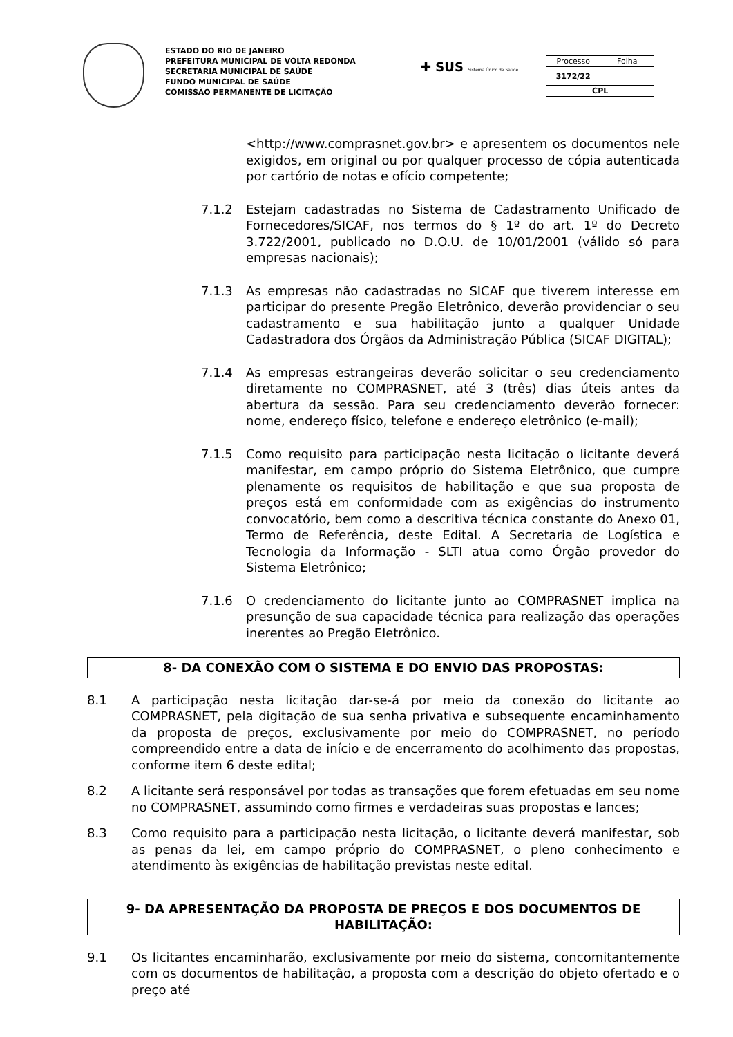ESTADO DO RIO DE JANEIRO
PREFEITURA MUNICIPAL DE VOLTA REDONDA
SECRETARIA MUNICIPAL DE SAÚDE
FUNDO MUNICIPAL DE SAÚDE
COMISSÃO PERMANENTE DE LICITAÇÃO
✚ SUS Sistema Único de Saúde
| Processo | Folha |
| 3172/22 | |
| CPL | |
<http://www.comprasnet.gov.br> e apresentem os documentos nele exigidos, em original ou por qualquer processo de cópia autenticada por cartório de notas e ofício competente;
7.1.2 Estejam cadastradas no Sistema de Cadastramento Unificado de Fornecedores/SICAF, nos termos do § 1º do art. 1º do Decreto 3.722/2001, publicado no D.O.U. de 10/01/2001 (válido só para empresas nacionais);
7.1.3 As empresas não cadastradas no SICAF que tiverem interesse em participar do presente Pregão Eletrônico, deverão providenciar o seu cadastramento e sua habilitação junto a qualquer Unidade Cadastradora dos Órgãos da Administração Pública (SICAF DIGITAL);
7.1.4 As empresas estrangeiras deverão solicitar o seu credenciamento diretamente no COMPRASNET, até 3 (três) dias úteis antes da abertura da sessão. Para seu credenciamento deverão fornecer: nome, endereço físico, telefone e endereço eletrônico (e-mail);
7.1.5 Como requisito para participação nesta licitação o licitante deverá manifestar, em campo próprio do Sistema Eletrônico, que cumpre plenamente os requisitos de habilitação e que sua proposta de preços está em conformidade com as exigências do instrumento convocatório, bem como a descritiva técnica constante do Anexo 01, Termo de Referência, deste Edital. A Secretaria de Logística e Tecnologia da Informação - SLTI atua como Órgão provedor do Sistema Eletrônico;
7.1.6 O credenciamento do licitante junto ao COMPRASNET implica na presunção de sua capacidade técnica para realização das operações inerentes ao Pregão Eletrônico.
8- DA CONEXÃO COM O SISTEMA E DO ENVIO DAS PROPOSTAS:
8.1 A participação nesta licitação dar-se-á por meio da conexão do licitante ao COMPRASNET, pela digitação de sua senha privativa e subsequente encaminhamento da proposta de preços, exclusivamente por meio do COMPRASNET, no período compreendido entre a data de início e de encerramento do acolhimento das propostas, conforme item 6 deste edital;
8.2 A licitante será responsável por todas as transações que forem efetuadas em seu nome no COMPRASNET, assumindo como firmes e verdadeiras suas propostas e lances;
8.3 Como requisito para a participação nesta licitação, o licitante deverá manifestar, sob as penas da lei, em campo próprio do COMPRASNET, o pleno conhecimento e atendimento às exigências de habilitação previstas neste edital.
9- DA APRESENTAÇÃO DA PROPOSTA DE PREÇOS E DOS DOCUMENTOS DE HABILITAÇÃO:
9.1 Os licitantes encaminharão, exclusivamente por meio do sistema, concomitantemente com os documentos de habilitação, a proposta com a descrição do objeto ofertado e o preço até